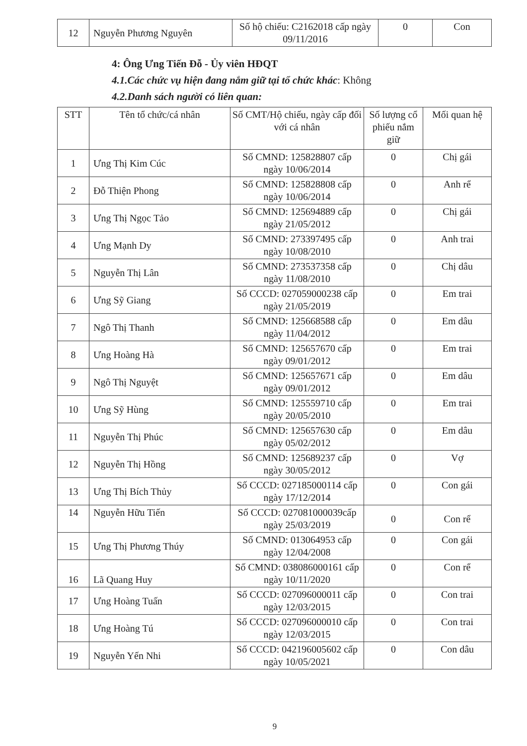| 12 | Nguyễn Phương Nguyên | Số hộ chiếu: C2162018 cấp ngày 09/11/2016 | 0 | Con |
4: Ông Ưng Tiến Đỗ - Ủy viên HĐQT
4.1.Các chức vụ hiện đang nắm giữ tại tổ chức khác: Không
4.2.Danh sách người có liên quan:
| STT | Tên tổ chức/cá nhân | Số CMT/Hộ chiếu, ngày cấp đối với cá nhân | Số lượng cổ phiếu nắm giữ | Mối quan hệ |
| --- | --- | --- | --- | --- |
| 1 | Ưng Thị Kim Cúc | Số CMND: 125828807 cấp ngày 10/06/2014 | 0 | Chị gái |
| 2 | Đỗ Thiện Phong | Số CMND: 125828808 cấp ngày 10/06/2014 | 0 | Anh rể |
| 3 | Ưng Thị Ngọc Tảo | Số CMND: 125694889 cấp ngày 21/05/2012 | 0 | Chị gái |
| 4 | Ưng Mạnh Dy | Số CMND: 273397495 cấp ngày 10/08/2010 | 0 | Anh trai |
| 5 | Nguyễn Thị Lân | Số CMND: 273537358 cấp ngày 11/08/2010 | 0 | Chị dâu |
| 6 | Ưng Sỹ Giang | Số CCCD: 027059000238 cấp ngày 21/05/2019 | 0 | Em trai |
| 7 | Ngô Thị Thanh | Số CMND: 125668588 cấp ngày 11/04/2012 | 0 | Em dâu |
| 8 | Ưng Hoàng Hà | Số CMND: 125657670 cấp ngày 09/01/2012 | 0 | Em trai |
| 9 | Ngô Thị Nguyệt | Số CMND: 125657671 cấp ngày 09/01/2012 | 0 | Em dâu |
| 10 | Ưng Sỹ Hùng | Số CMND: 125559710 cấp ngày 20/05/2010 | 0 | Em trai |
| 11 | Nguyễn Thị Phúc | Số CMND: 125657630 cấp ngày 05/02/2012 | 0 | Em dâu |
| 12 | Nguyễn Thị Hồng | Số CMND: 125689237 cấp ngày 30/05/2012 | 0 | Vợ |
| 13 | Ưng Thị Bích Thủy | Số CCCD: 027185000114 cấp ngày 17/12/2014 | 0 | Con gái |
| 14 | Nguyễn Hữu Tiến | Số CCCD: 027081000039cấp ngày 25/03/2019 | 0 | Con rể |
| 15 | Ưng Thị Phương Thúy | Số CMND: 013064953 cấp ngày 12/04/2008 | 0 | Con gái |
| 16 | Lã Quang Huy | Số CMND: 038086000161 cấp ngày 10/11/2020 | 0 | Con rể |
| 17 | Ưng Hoàng Tuấn | Số CCCD: 027096000011 cấp ngày 12/03/2015 | 0 | Con trai |
| 18 | Ưng Hoàng Tú | Số CCCD: 027096000010 cấp ngày 12/03/2015 | 0 | Con trai |
| 19 | Nguyễn Yến Nhi | Số CCCD: 042196005602 cấp ngày 10/05/2021 | 0 | Con dâu |
9